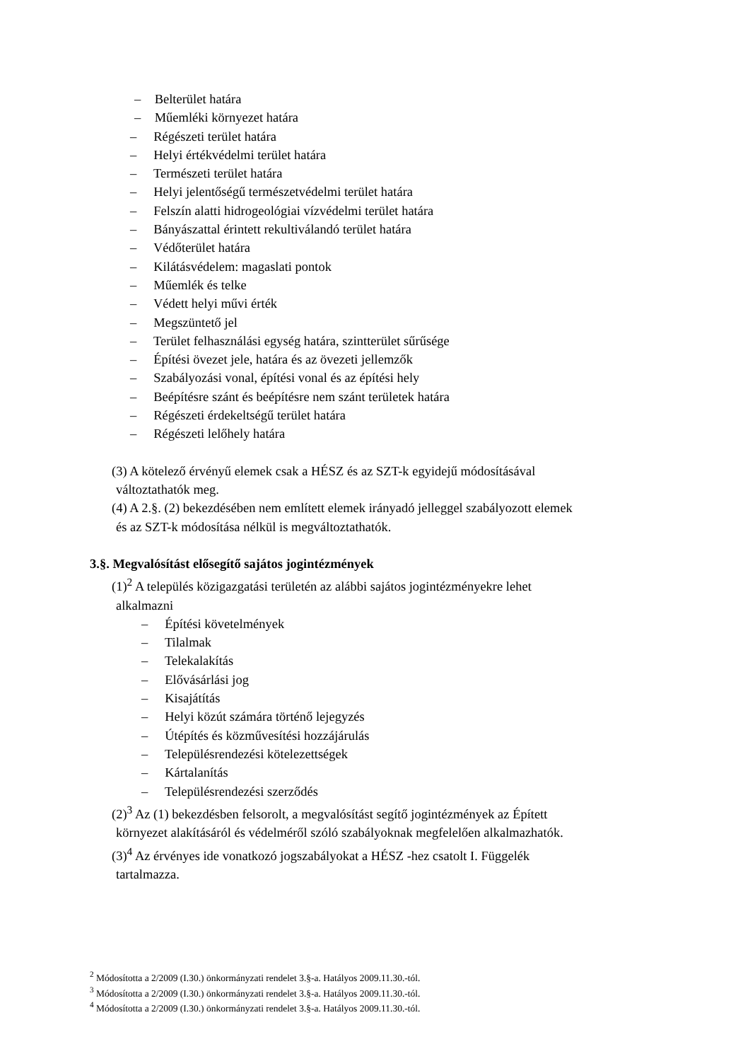– Belterület határa
– Műemléki környezet határa
– Régészeti terület határa
– Helyi értékvédelmi terület határa
– Természeti terület határa
– Helyi jelentőségű természetvédelmi terület határa
– Felszín alatti hidrogeológiai vízvédelmi terület határa
– Bányászattal érintett rekultiválandó terület határa
– Védőterület határa
– Kilátásvédelem: magaslati pontok
– Műemlék és telke
– Védett helyi művi érték
– Megszüntető jel
– Terület felhasználási egység határa, szintterület sűrűsége
– Építési övezet jele, határa és az övezeti jellemzők
– Szabályozási vonal, építési vonal és az építési hely
– Beépítésre szánt és beépítésre nem szánt területek határa
– Régészeti érdekeltségű terület határa
– Régészeti lelőhely határa
(3) A kötelező érvényű elemek csak a HÉSZ és az SZT-k egyidejű módosításával
változtathatók meg.
(4) A 2.§. (2) bekezdésében nem említett elemek irányadó jelleggel szabályozott elemek
és az SZT-k módosítása nélkül is megváltoztathatók.
3.§. Megvalósítást elősegítő sajátos jogintézmények
(1)<sup>2</sup> A település közigazgatási területén az alábbi sajátos jogintézményekre lehet
alkalmazni
– Építési követelmények
– Tilalmak
– Telekalakítás
– Elővásárlási jog
– Kisajátítás
– Helyi közút számára történő lejegyzés
– Útépítés és közművesítési hozzájárulás
– Településrendezési kötelezettségek
– Kártalanítás
– Településrendezési szerződés
(2)<sup>3</sup> Az (1) bekezdésben felsorolt, a megvalósítást segítő jogintézmények az Épített
környezet alakításáról és védelméről szóló szabályoknak megfelelően alkalmazhatók.
(3)<sup>4</sup> Az érvényes ide vonatkozó jogszabályokat a HÉSZ -hez csatolt I. Függelék
tartalmazza.
<sup>2</sup> Módosította a 2/2009 (I.30.) önkormányzati rendelet 3.§-a. Hatályos 2009.11.30.-tól.
<sup>3</sup> Módosította a 2/2009 (I.30.) önkormányzati rendelet 3.§-a. Hatályos 2009.11.30.-tól.
<sup>4</sup> Módosította a 2/2009 (I.30.) önkormányzati rendelet 3.§-a. Hatályos 2009.11.30.-tól.